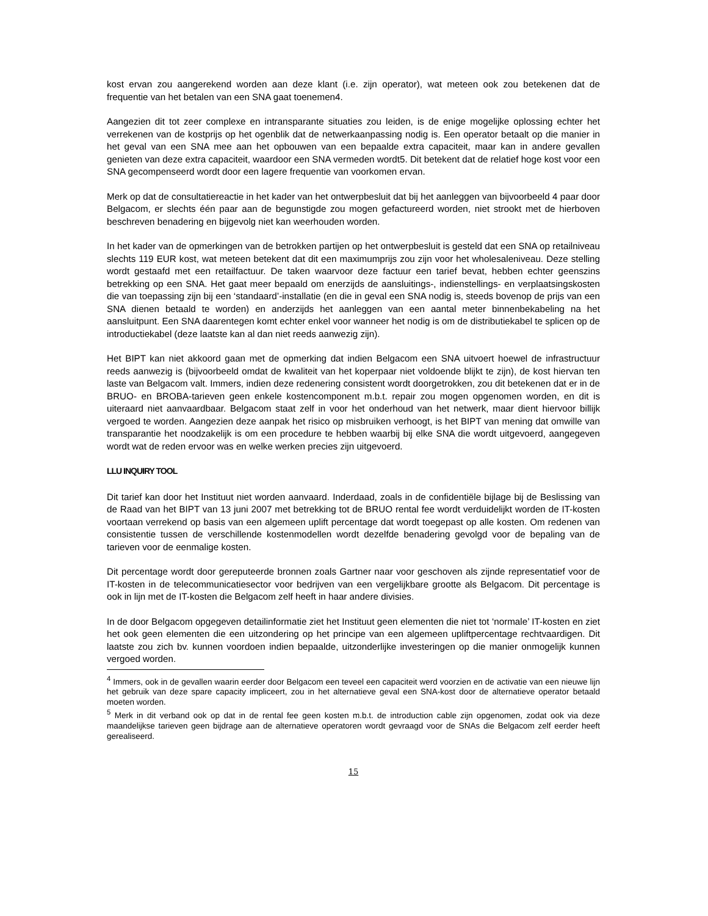kost ervan zou aangerekend worden aan deze klant (i.e. zijn operator), wat meteen ook zou betekenen dat de frequentie van het betalen van een SNA gaat toenemen4.
Aangezien dit tot zeer complexe en intransparante situaties zou leiden, is de enige mogelijke oplossing echter het verrekenen van de kostprijs op het ogenblik dat de netwerkaanpassing nodig is. Een operator betaalt op die manier in het geval van een SNA mee aan het opbouwen van een bepaalde extra capaciteit, maar kan in andere gevallen genieten van deze extra capaciteit, waardoor een SNA vermeden wordt5. Dit betekent dat de relatief hoge kost voor een SNA gecompenseerd wordt door een lagere frequentie van voorkomen ervan.
Merk op dat de consultatiereactie in het kader van het ontwerpbesluit dat bij het aanleggen van bijvoorbeeld 4 paar door Belgacom, er slechts één paar aan de begunstigde zou mogen gefactureerd worden, niet strookt met de hierboven beschreven benadering en bijgevolg niet kan weerhouden worden.
In het kader van de opmerkingen van de betrokken partijen op het ontwerpbesluit is gesteld dat een SNA op retailniveau slechts 119 EUR kost, wat meteen betekent dat dit een maximumprijs zou zijn voor het wholesaleniveau. Deze stelling wordt gestaafd met een retailfactuur. De taken waarvoor deze factuur een tarief bevat, hebben echter geenszins betrekking op een SNA. Het gaat meer bepaald om enerzijds de aansluitings-, indienstellings- en verplaatsingskosten die van toepassing zijn bij een ‘standaard’-installatie (en die in geval een SNA nodig is, steeds bovenop de prijs van een SNA dienen betaald te worden) en anderzijds het aanleggen van een aantal meter binnenbekabeling na het aansluitpunt. Een SNA daarentegen komt echter enkel voor wanneer het nodig is om de distributiekabel te splicen op de introductiekabel (deze laatste kan al dan niet reeds aanwezig zijn).
Het BIPT kan niet akkoord gaan met de opmerking dat indien Belgacom een SNA uitvoert hoewel de infrastructuur reeds aanwezig is (bijvoorbeeld omdat de kwaliteit van het koperpaar niet voldoende blijkt te zijn), de kost hiervan ten laste van Belgacom valt. Immers, indien deze redenering consistent wordt doorgetrokken, zou dit betekenen dat er in de BRUO- en BROBA-tarieven geen enkele kostencomponent m.b.t. repair zou mogen opgenomen worden, en dit is uiteraard niet aanvaardbaar. Belgacom staat zelf in voor het onderhoud van het netwerk, maar dient hiervoor billijk vergoed te worden. Aangezien deze aanpak het risico op misbruiken verhoogt, is het BIPT van mening dat omwille van transparantie het noodzakelijk is om een procedure te hebben waarbij bij elke SNA die wordt uitgevoerd, aangegeven wordt wat de reden ervoor was en welke werken precies zijn uitgevoerd.
LLU INQUIRY TOOL
Dit tarief kan door het Instituut niet worden aanvaard. Inderdaad, zoals in de confidentiële bijlage bij de Beslissing van de Raad van het BIPT van 13 juni 2007 met betrekking tot de BRUO rental fee wordt verduidelijkt worden de IT-kosten voortaan verrekend op basis van een algemeen uplift percentage dat wordt toegepast op alle kosten. Om redenen van consistentie tussen de verschillende kostenmodellen wordt dezelfde benadering gevolgd voor de bepaling van de tarieven voor de eenmalige kosten.
Dit percentage wordt door gereputeerde bronnen zoals Gartner naar voor geschoven als zijnde representatief voor de IT-kosten in de telecommunicatiesector voor bedrijven van een vergelijkbare grootte als Belgacom. Dit percentage is ook in lijn met de IT-kosten die Belgacom zelf heeft in haar andere divisies.
In de door Belgacom opgegeven detailinformatie ziet het Instituut geen elementen die niet tot ‘normale’ IT-kosten en ziet het ook geen elementen die een uitzondering op het principe van een algemeen upliftpercentage rechtvaardigen. Dit laatste zou zich bv. kunnen voordoen indien bepaalde, uitzonderlijke investeringen op die manier onmogelijk kunnen vergoed worden.
<sup>4</sup> Immers, ook in de gevallen waarin eerder door Belgacom een teveel een capaciteit werd voorzien en de activatie van een nieuwe lijn het gebruik van deze spare capacity impliceert, zou in het alternatieve geval een SNA-kost door de alternatieve operator betaald moeten worden.
<sup>5</sup> Merk in dit verband ook op dat in de rental fee geen kosten m.b.t. de introduction cable zijn opgenomen, zodat ook via deze maandelijkse tarieven geen bijdrage aan de alternatieve operatoren wordt gevraagd voor de SNAs die Belgacom zelf eerder heeft gerealiseerd.
15